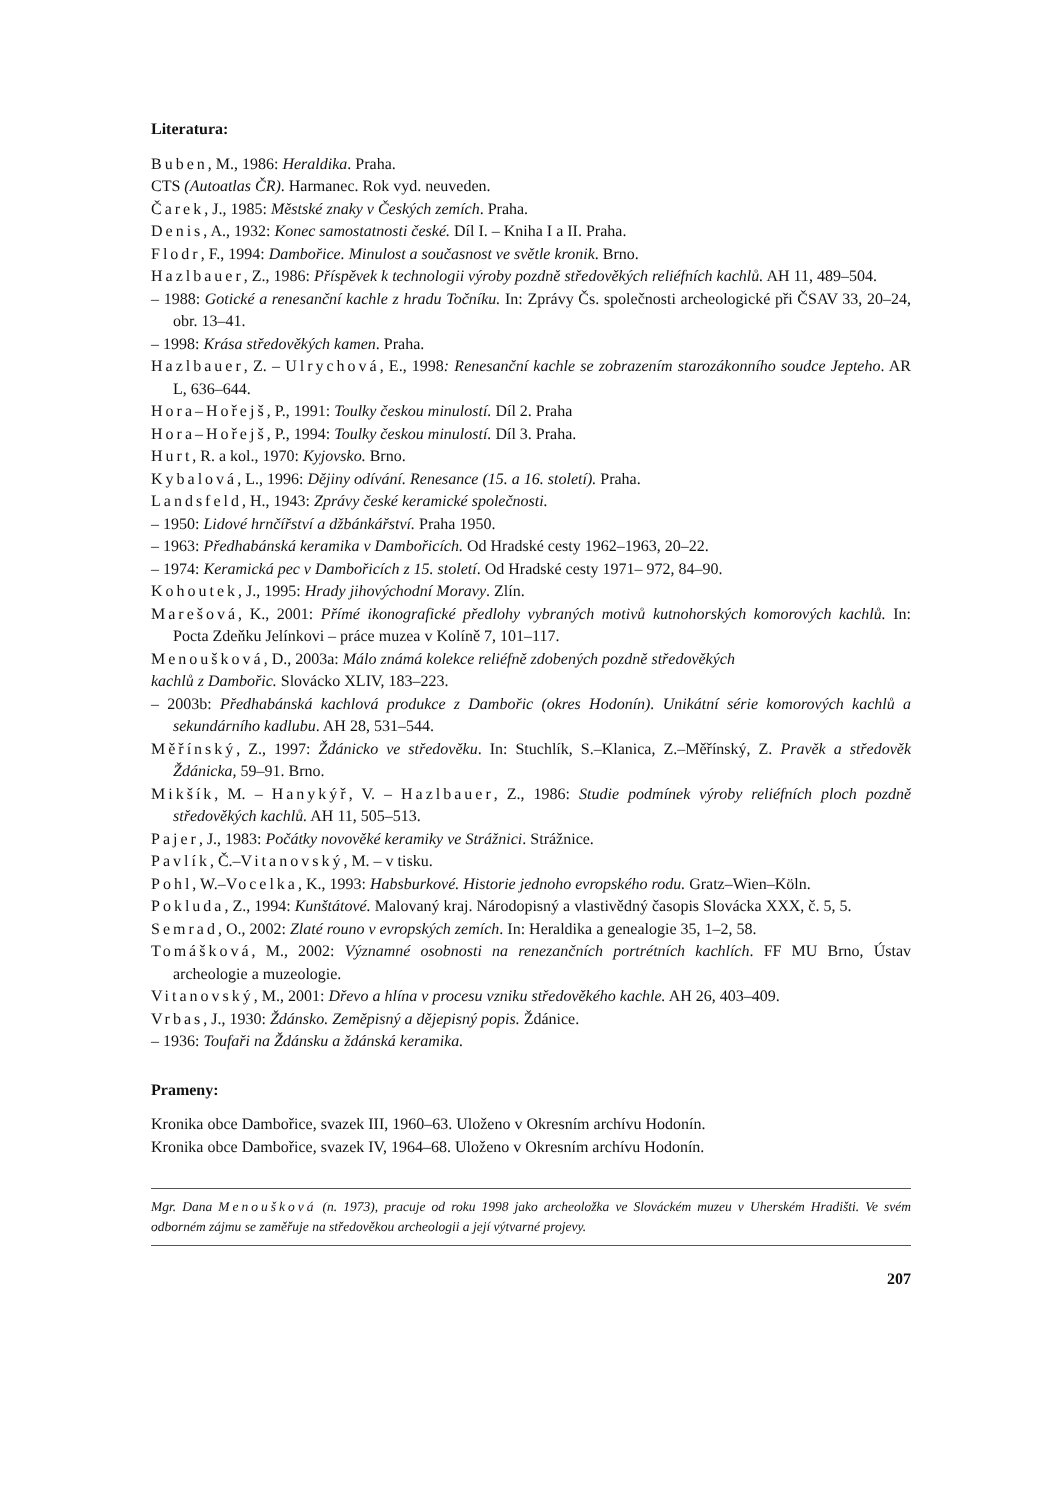Literatura:
Buben, M., 1986: Heraldika. Praha.
CTS (Autoatlas ČR). Harmanec. Rok vyd. neuveden.
Čarek, J., 1985: Městské znaky v Českých zemích. Praha.
Denis, A., 1932: Konec samostatnosti české. Díl I. – Kniha I a II. Praha.
Flodr, F., 1994: Dambořice. Minulost a současnost ve světle kronik. Brno.
Hazlbauer, Z., 1986: Příspěvek k technologii výroby pozdně středověkých reliéfních kachlů. AH 11, 489–504.
– 1988: Gotické a renesanční kachle z hradu Točníku. In: Zprávy Čs. společnosti archeologické při ČSAV 33, 20–24, obr. 13–41.
– 1998: Krása středověkých kamen. Praha.
Hazlbauer, Z. – Ulrychová, E., 1998: Renesanční kachle se zobrazením starozákonního soudce Jepteho. AR L, 636–644.
Hora–Hořejš, P., 1991: Toulky českou minulostí. Díl 2. Praha
Hora–Hořejš, P., 1994: Toulky českou minulostí. Díl 3. Praha.
Hurt, R. a kol., 1970: Kyjovsko. Brno.
Kybalová, L., 1996: Dějiny odívání. Renesance (15. a 16. století). Praha.
Landsfeld, H., 1943: Zprávy české keramické společnosti.
– 1950: Lidové hrnčířství a džbánkářství. Praha 1950.
– 1963: Předhabánská keramika v Dambořicích. Od Hradské cesty 1962–1963, 20–22.
– 1974: Keramická pec v Dambořicích z 15. století. Od Hradské cesty 1971– 972, 84–90.
Kohoutek, J., 1995: Hrady jihovýchodní Moravy. Zlín.
Marešová, K., 2001: Přímé ikonografické předlohy vybraných motivů kutnohorských komorových kachlů. In: Pocta Zdeňku Jelínkovi – práce muzea v Kolíně 7, 101–117.
Menoušková, D., 2003a: Málo známá kolekce reliéfně zdobených pozdně středověkých
kachlů z Dambořic. Slovácko XLIV, 183–223.
– 2003b: Předhabánská kachlová produkce z Dambořic (okres Hodonín). Unikátní série komorových kachlů a sekundárního kadlubu. AH 28, 531–544.
Měřínský, Z., 1997: Ždánicko ve středověku. In: Stuchlík, S.–Klanica, Z.–Měřínský, Z. Pravěk a středověk Ždánicka, 59–91. Brno.
Mikšík, M. – Hanykýř, V. – Hazlbauer, Z., 1986: Studie podmínek výroby reliéfních ploch pozdně středověkých kachlů. AH 11, 505–513.
Pajer, J., 1983: Počátky novověké keramiky ve Strážnici. Strážnice.
Pavlík, Č.–Vitanovský, M. – v tisku.
Pohl, W.–Vocelka, K., 1993: Habsburkové. Historie jednoho evropského rodu. Gratz–Wien–Köln.
Pokluda, Z., 1994: Kunštátové. Malovaný kraj. Národopisný a vlastivědný časopis Slovácka XXX, č. 5, 5.
Semrad, O., 2002: Zlaté rouno v evropských zemích. In: Heraldika a genealogie 35, 1–2, 58.
Tomášková, M., 2002: Významné osobnosti na renezančních portrétních kachlích. FF MU Brno, Ústav archeologie a muzeologie.
Vitanovský, M., 2001: Dřevo a hlína v procesu vzniku středověkého kachle. AH 26, 403–409.
Vrbas, J., 1930: Ždánsko. Zeměpisný a dějepisný popis. Ždánice.
– 1936: Toufaři na Ždánsku a ždánská keramika.
Prameny:
Kronika obce Dambořice, svazek III, 1960–63. Uloženo v Okresním archívu Hodonín.
Kronika obce Dambořice, svazek IV, 1964–68. Uloženo v Okresním archívu Hodonín.
Mgr. Dana Menoušková (n. 1973), pracuje od roku 1998 jako archeoložka ve Slováckém muzeu v Uherském Hradišti. Ve svém odborném zájmu se zaměřuje na středověkou archeologii a její výtvarné projevy.
207